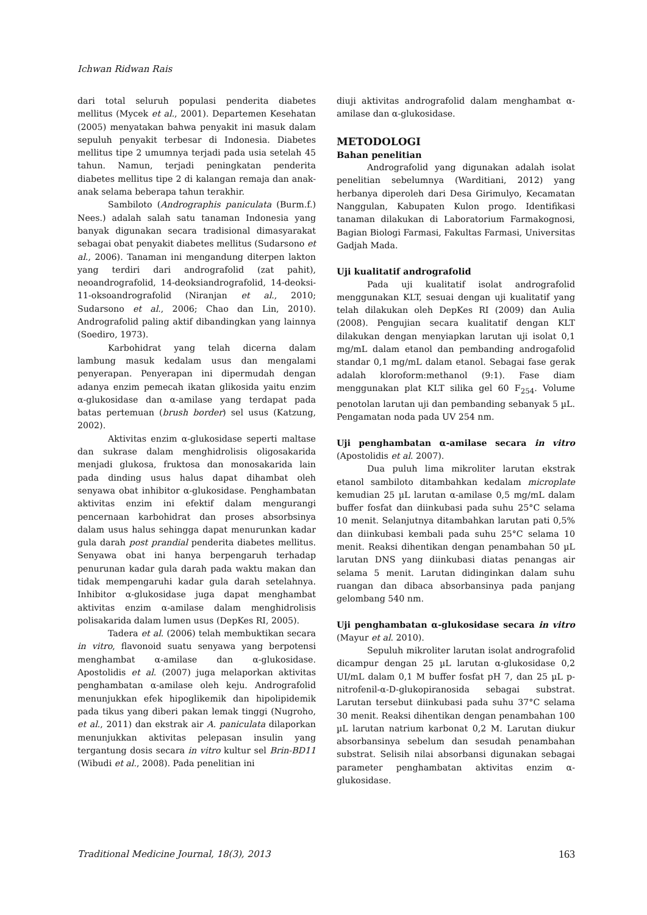Ichwan Ridwan Rais
dari total seluruh populasi penderita diabetes mellitus (Mycek et al., 2001). Departemen Kesehatan (2005) menyatakan bahwa penyakit ini masuk dalam sepuluh penyakit terbesar di Indonesia. Diabetes mellitus tipe 2 umumnya terjadi pada usia setelah 45 tahun. Namun, terjadi peningkatan penderita diabetes mellitus tipe 2 di kalangan remaja dan anak-anak selama beberapa tahun terakhir.
Sambiloto (Andrographis paniculata (Burm.f.) Nees.) adalah salah satu tanaman Indonesia yang banyak digunakan secara tradisional dimasyarakat sebagai obat penyakit diabetes mellitus (Sudarsono et al., 2006). Tanaman ini mengandung diterpen lakton yang terdiri dari andrografolid (zat pahit), neoandrografolid, 14-deoksiandrografolid, 14-deoksi-11-oksoandrografolid (Niranjan et al., 2010; Sudarsono et al., 2006; Chao dan Lin, 2010). Andrografolid paling aktif dibandingkan yang lainnya (Soediro, 1973).
Karbohidrat yang telah dicerna dalam lambung masuk kedalam usus dan mengalami penyerapan. Penyerapan ini dipermudah dengan adanya enzim pemecah ikatan glikosida yaitu enzim α-glukosidase dan α-amilase yang terdapat pada batas pertemuan (brush border) sel usus (Katzung, 2002).
Aktivitas enzim α-glukosidase seperti maltase dan sukrase dalam menghidrolisis oligosakarida menjadi glukosa, fruktosa dan monosakarida lain pada dinding usus halus dapat dihambat oleh senyawa obat inhibitor α-glukosidase. Penghambatan aktivitas enzim ini efektif dalam mengurangi pencernaan karbohidrat dan proses absorbsinya dalam usus halus sehingga dapat menurunkan kadar gula darah post prandial penderita diabetes mellitus. Senyawa obat ini hanya berpengaruh terhadap penurunan kadar gula darah pada waktu makan dan tidak mempengaruhi kadar gula darah setelahnya. Inhibitor α-glukosidase juga dapat menghambat aktivitas enzim α-amilase dalam menghidrolisis polisakarida dalam lumen usus (DepKes RI, 2005).
Tadera et al. (2006) telah membuktikan secara in vitro, flavonoid suatu senyawa yang berpotensi menghambat α-amilase dan α-glukosidase. Apostolidis et al. (2007) juga melaporkan aktivitas penghambatan α-amilase oleh keju. Andrografolid menunjukkan efek hipoglikemik dan hipolipidemik pada tikus yang diberi pakan lemak tinggi (Nugroho, et al., 2011) dan ekstrak air A. paniculata dilaporkan menunjukkan aktivitas pelepasan insulin yang tergantung dosis secara in vitro kultur sel Brin-BD11 (Wibudi et al., 2008). Pada penelitian ini
diuji aktivitas andrografolid dalam menghambat α-amilase dan α-glukosidase.
METODOLOGI
Bahan penelitian
Andrografolid yang digunakan adalah isolat penelitian sebelumnya (Warditiani, 2012) yang herbanya diperoleh dari Desa Girimulyo, Kecamatan Nanggulan, Kabupaten Kulon progo. Identifikasi tanaman dilakukan di Laboratorium Farmakognosi, Bagian Biologi Farmasi, Fakultas Farmasi, Universitas Gadjah Mada.
Uji kualitatif andrografolid
Pada uji kualitatif isolat andrografolid menggunakan KLT, sesuai dengan uji kualitatif yang telah dilakukan oleh DepKes RI (2009) dan Aulia (2008). Pengujian secara kualitatif dengan KLT dilakukan dengan menyiapkan larutan uji isolat 0,1 mg/mL dalam etanol dan pembanding androgafolid standar 0,1 mg/mL dalam etanol. Sebagai fase gerak adalah kloroform:methanol (9:1). Fase diam menggunakan plat KLT silika gel 60 F<sub>254</sub>. Volume penotolan larutan uji dan pembanding sebanyak 5 µL. Pengamatan noda pada UV 254 nm.
Uji penghambatan α-amilase secara in vitro (Apostolidis et al. 2007).
Dua puluh lima mikroliter larutan ekstrak etanol sambiloto ditambahkan kedalam microplate kemudian 25 µL larutan α-amilase 0,5 mg/mL dalam buffer fosfat dan diinkubasi pada suhu 25°C selama 10 menit. Selanjutnya ditambahkan larutan pati 0,5% dan diinkubasi kembali pada suhu 25°C selama 10 menit. Reaksi dihentikan dengan penambahan 50 µL larutan DNS yang diinkubasi diatas penangas air selama 5 menit. Larutan didinginkan dalam suhu ruangan dan dibaca absorbansinya pada panjang gelombang 540 nm.
Uji penghambatan α-glukosidase secara in vitro (Mayur et al. 2010).
Sepuluh mikroliter larutan isolat andrografolid dicampur dengan 25 µL larutan α-glukosidase 0,2 UI/mL dalam 0,1 M buffer fosfat pH 7, dan 25 µL p-nitrofenil-α-D-glukopiranosida sebagai substrat. Larutan tersebut diinkubasi pada suhu 37°C selama 30 menit. Reaksi dihentikan dengan penambahan 100 µL larutan natrium karbonat 0,2 M. Larutan diukur absorbansinya sebelum dan sesudah penambahan substrat. Selisih nilai absorbansi digunakan sebagai parameter penghambatan aktivitas enzim α-glukosidase.
Traditional Medicine Journal, 18(3), 2013 163